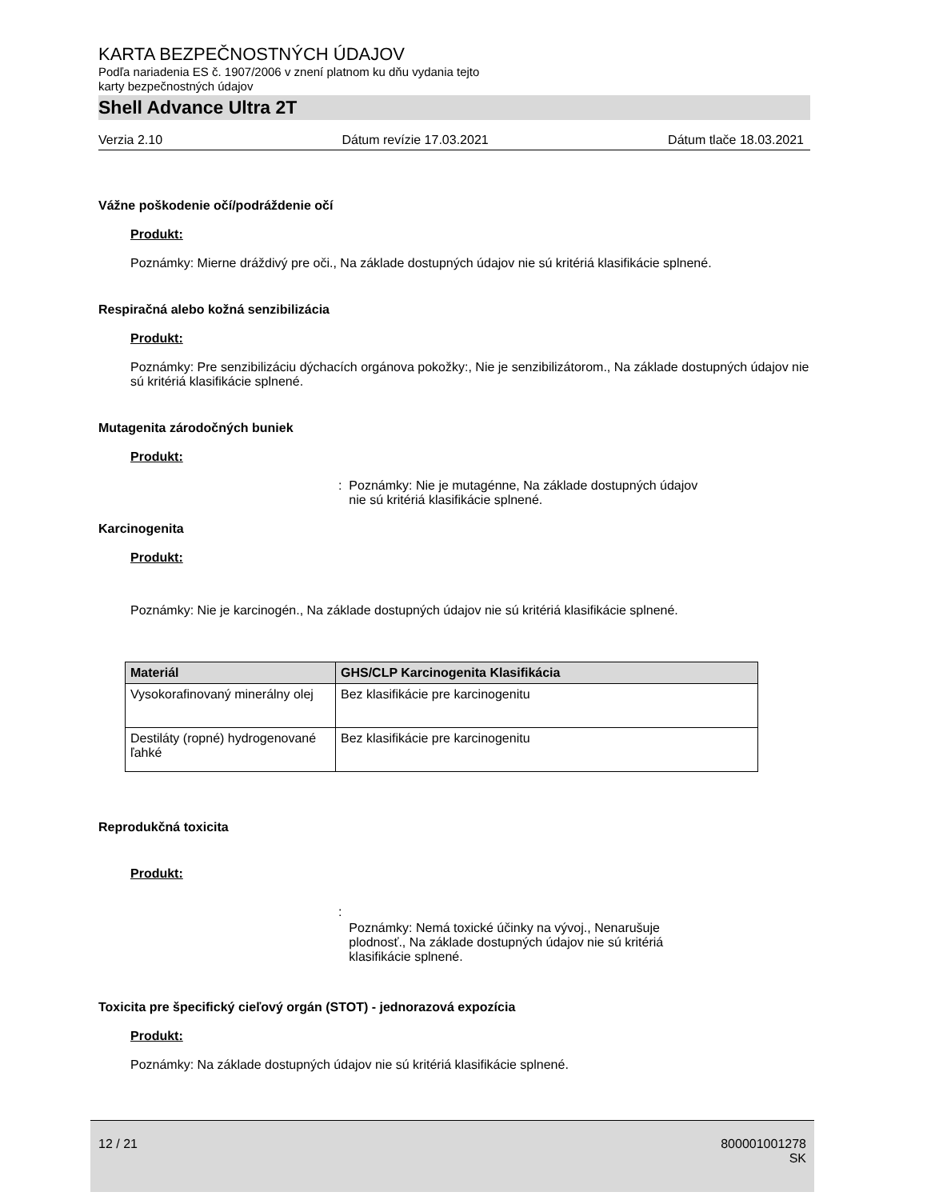KARTA BEZPEČNOSTNÝCH ÚDAJOV
Podľa nariadenia ES č. 1907/2006 v znení platnom ku dňu vydania tejto
karty bezpečnostných údajov
Shell Advance Ultra 2T
Verzia 2.10 Dátum revízie 17.03.2021 Dátum tlače 18.03.2021
Vážne poškodenie očí/podráždenie očí
Produkt:
Poznámky: Mierne dráždivý pre oči., Na základe dostupných údajov nie sú kritériá klasifikácie splnené.
Respiračná alebo kožná senzibilizácia
Produkt:
Poznámky: Pre senzibilizáciu dýchacích orgánova pokožky:, Nie je senzibilizátorom., Na základe dostupných údajov nie sú kritériá klasifikácie splnené.
Mutagenita zárodočných buniek
Produkt:
: Poznámky: Nie je mutagénne, Na základe dostupných údajov
nie sú kritériá klasifikácie splnené.
Karcinogenita
Produkt:
Poznámky: Nie je karcinogén., Na základe dostupných údajov nie sú kritériá klasifikácie splnené.
| Materiál | GHS/CLP Karcinogenita Klasifikácia |
| --- | --- |
| Vysokorafinovaný minerálny olej | Bez klasifikácie pre karcinogenitu |
| Destiláty (ropné) hydrogenované ľahké | Bez klasifikácie pre karcinogenitu |
Reprodukčná toxicita
Produkt:
: Poznámky: Nemá toxické účinky na vývoj., Nenarušuje
plodnosť., Na základe dostupných údajov nie sú kritériá
klasifikácie splnené.
Toxicita pre špecifický cieľový orgán (STOT) - jednorazová expozícia
Produkt:
Poznámky: Na základe dostupných údajov nie sú kritériá klasifikácie splnené.
12 / 21 800001001278
SK